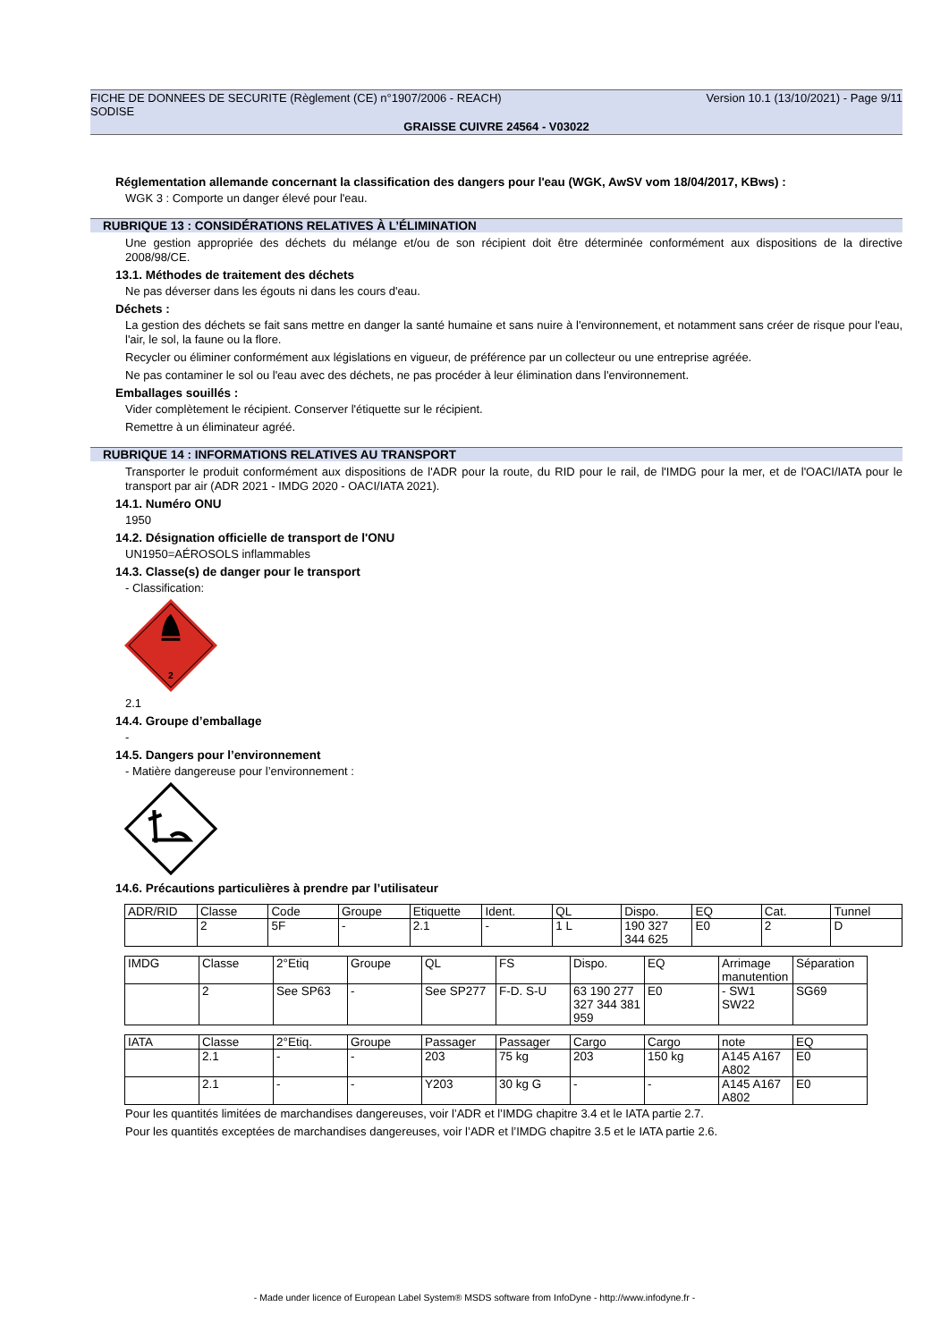FICHE DE DONNEES DE SECURITE (Règlement (CE) n°1907/2006 - REACH) Version 10.1 (13/10/2021) - Page 9/11
SODISE
GRAISSE CUIVRE 24564 - V03022
Réglementation allemande concernant la classification des dangers pour l'eau (WGK, AwSV vom 18/04/2017, KBws) :
WGK 3 : Comporte un danger élevé pour l'eau.
RUBRIQUE 13 : CONSIDÉRATIONS RELATIVES À L’ÉLIMINATION
Une gestion appropriée des déchets du mélange et/ou de son récipient doit être déterminée conformément aux dispositions de la directive 2008/98/CE.
13.1. Méthodes de traitement des déchets
Ne pas déverser dans les égouts ni dans les cours d'eau.
Déchets :
La gestion des déchets se fait sans mettre en danger la santé humaine et sans nuire à l'environnement, et notamment sans créer de risque pour l'eau, l'air, le sol, la faune ou la flore.
Recycler ou éliminer conformément aux législations en vigueur, de préférence par un collecteur ou une entreprise agréée.
Ne pas contaminer le sol ou l'eau avec des déchets, ne pas procéder à leur élimination dans l'environnement.
Emballages souillés :
Vider complètement le récipient. Conserver l'étiquette sur le récipient.
Remettre à un éliminateur agréé.
RUBRIQUE 14 : INFORMATIONS RELATIVES AU TRANSPORT
Transporter le produit conformément aux dispositions de l'ADR pour la route, du RID pour le rail, de l'IMDG pour la mer, et de l'OACI/IATA pour le transport par air (ADR 2021 - IMDG 2020 - OACI/IATA 2021).
14.1. Numéro ONU
1950
14.2. Désignation officielle de transport de l'ONU
UN1950=AÉROSOLS inflammables
14.3. Classe(s) de danger pour le transport
- Classification:
2
2.1
14.4. Groupe d’emballage
-
14.5. Dangers pour l’environnement
- Matière dangereuse pour l’environnement :
14.6. Précautions particulières à prendre par l’utilisateur
| ADR/RID | Classe | Code | Groupe | Etiquette | Ident. | QL | Dispo. | EQ | Cat. | Tunnel |
| | 2 | 5F | - | 2.1 | - | 1 L | 190 327 344 625 | E0 | 2 | D |
| IMDG | Classe | 2°Etiq | Groupe | QL | FS | Dispo. | EQ | Arrimage manutention | Séparation |
| | 2 | See SP63 | - | See SP277 | F-D. S-U | 63 190 277 327 344 381 959 | E0 | - SW1 SW22 | SG69 |
| IATA | Classe | 2°Etiq. | Groupe | Passager | Passager | Cargo | Cargo | note | EQ |
| | 2.1 | - | - | 203 | 75 kg | 203 | 150 kg | A145 A167 A802 | E0 |
| | 2.1 | - | - | Y203 | 30 kg G | - | - | A145 A167 A802 | E0 |
Pour les quantités limitées de marchandises dangereuses, voir l’ADR et l’IMDG chapitre 3.4 et le IATA partie 2.7.
Pour les quantités exceptées de marchandises dangereuses, voir l’ADR et l’IMDG chapitre 3.5 et le IATA partie 2.6.
- Made under licence of European Label System® MSDS software from InfoDyne - http://www.infodyne.fr -